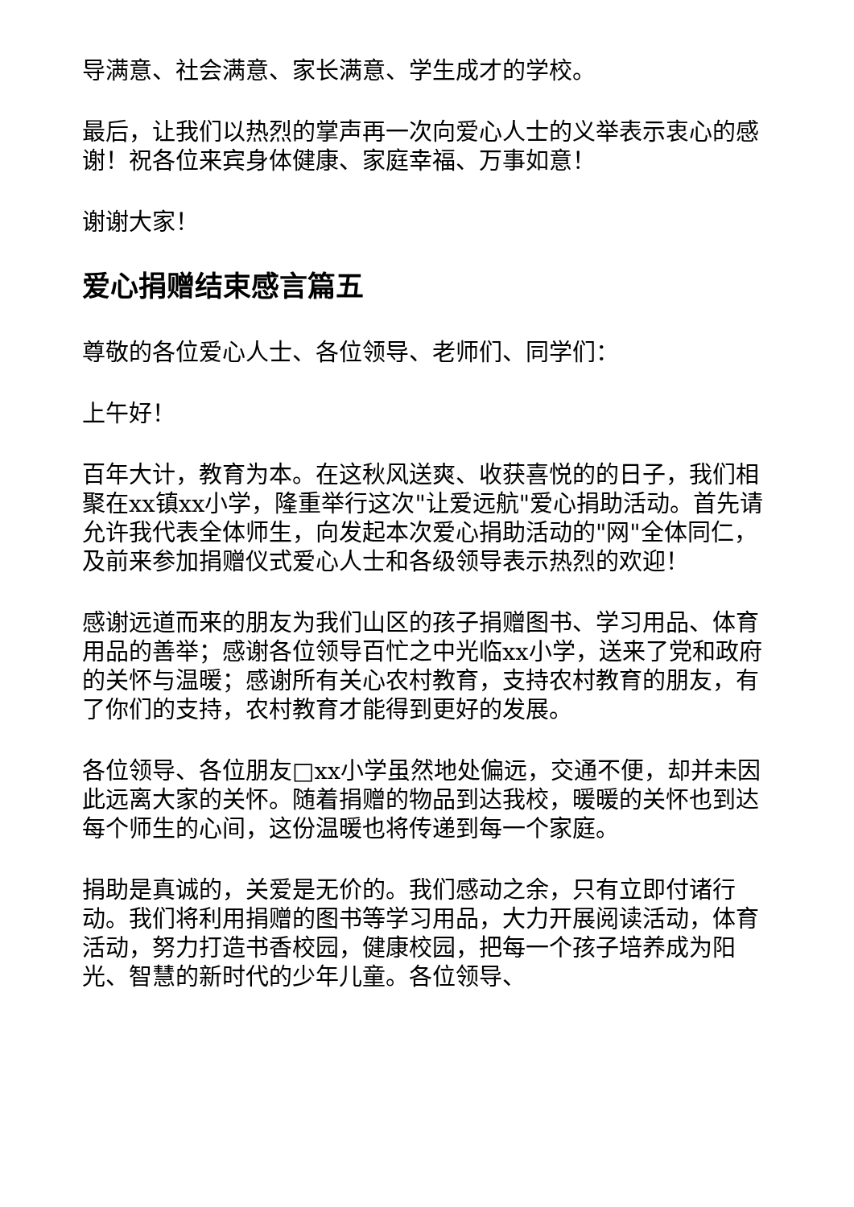导满意、社会满意、家长满意、学生成才的学校。
最后，让我们以热烈的掌声再一次向爱心人士的义举表示衷心的感谢！祝各位来宾身体健康、家庭幸福、万事如意！
谢谢大家！
爱心捐赠结束感言篇五
尊敬的各位爱心人士、各位领导、老师们、同学们：
上午好！
百年大计，教育为本。在这秋风送爽、收获喜悦的的日子，我们相聚在xx镇xx小学，隆重举行这次"让爱远航"爱心捐助活动。首先请允许我代表全体师生，向发起本次爱心捐助活动的"网"全体同仁，及前来参加捐赠仪式爱心人士和各级领导表示热烈的欢迎！
感谢远道而来的朋友为我们山区的孩子捐赠图书、学习用品、体育用品的善举；感谢各位领导百忙之中光临xx小学，送来了党和政府的关怀与温暖；感谢所有关心农村教育，支持农村教育的朋友，有了你们的支持，农村教育才能得到更好的发展。
各位领导、各位朋友□xx小学虽然地处偏远，交通不便，却并未因此远离大家的关怀。随着捐赠的物品到达我校，暖暖的关怀也到达每个师生的心间，这份温暖也将传递到每一个家庭。
捐助是真诚的，关爱是无价的。我们感动之余，只有立即付诸行动。我们将利用捐赠的图书等学习用品，大力开展阅读活动，体育活动，努力打造书香校园，健康校园，把每一个孩子培养成为阳光、智慧的新时代的少年儿童。各位领导、